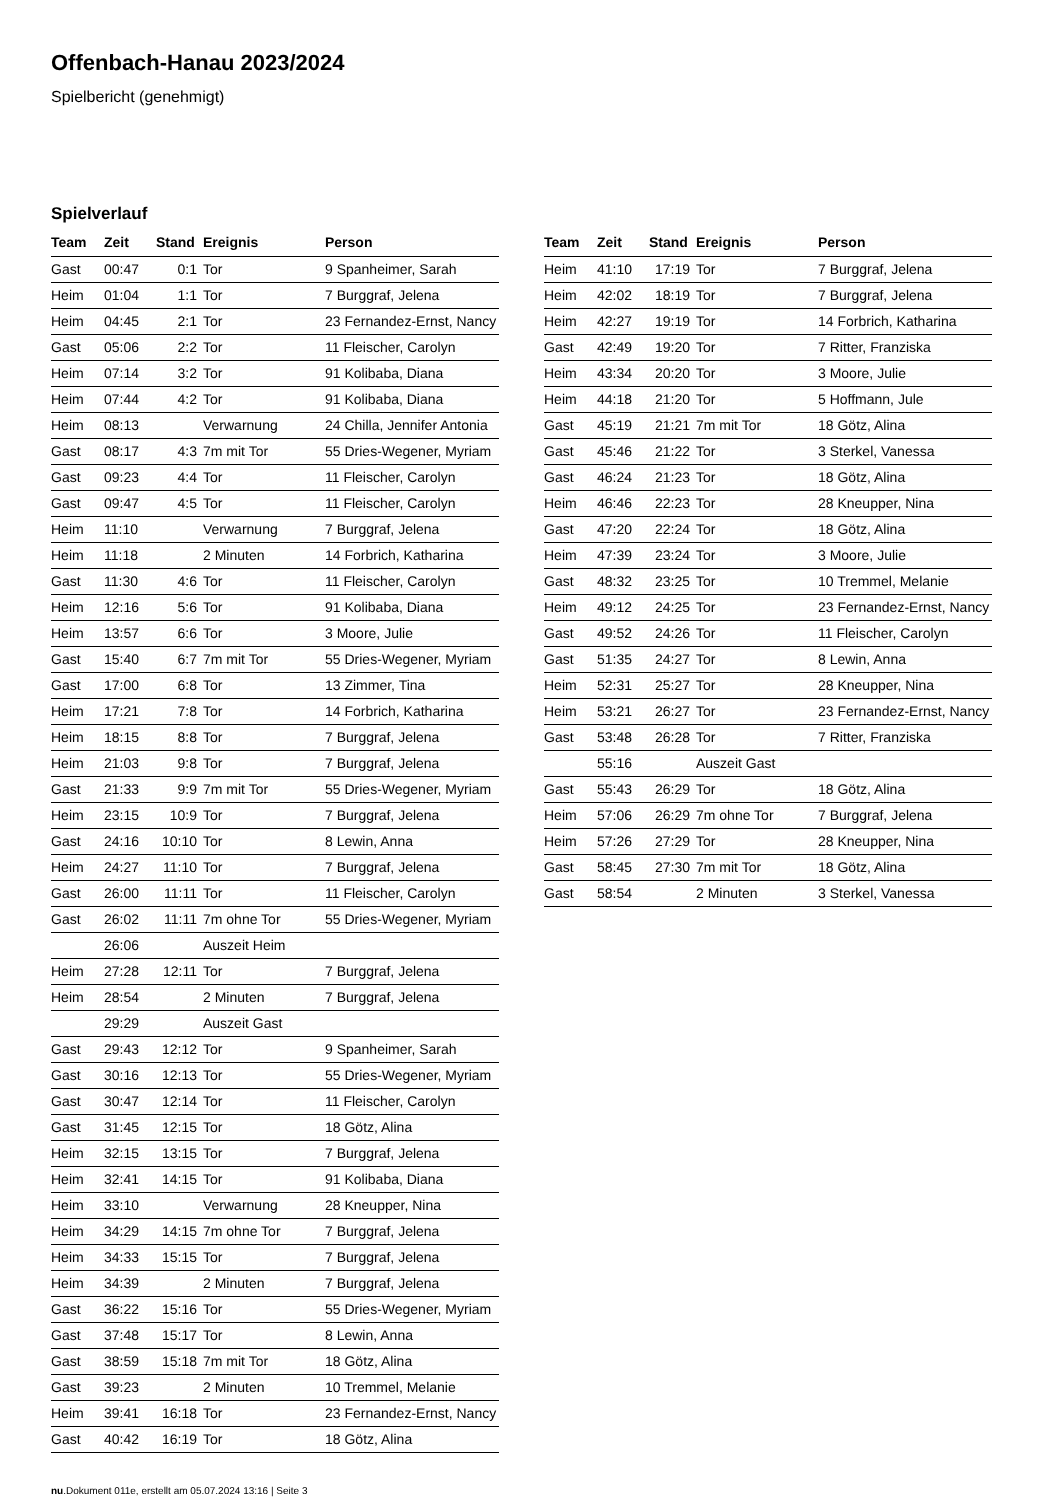Offenbach-Hanau 2023/2024
Spielbericht (genehmigt)
Spielverlauf
| Team | Zeit | Stand | Ereignis | Person |
| --- | --- | --- | --- | --- |
| Gast | 00:47 | 0:1 | Tor | 9 Spanheimer, Sarah |
| Heim | 01:04 | 1:1 | Tor | 7 Burggraf, Jelena |
| Heim | 04:45 | 2:1 | Tor | 23 Fernandez-Ernst, Nancy |
| Gast | 05:06 | 2:2 | Tor | 11 Fleischer, Carolyn |
| Heim | 07:14 | 3:2 | Tor | 91 Kolibaba, Diana |
| Heim | 07:44 | 4:2 | Tor | 91 Kolibaba, Diana |
| Heim | 08:13 | | Verwarnung | 24 Chilla, Jennifer Antonia |
| Gast | 08:17 | 4:3 | 7m mit Tor | 55 Dries-Wegener, Myriam |
| Gast | 09:23 | 4:4 | Tor | 11 Fleischer, Carolyn |
| Gast | 09:47 | 4:5 | Tor | 11 Fleischer, Carolyn |
| Heim | 11:10 | | Verwarnung | 7 Burggraf, Jelena |
| Heim | 11:18 | | 2 Minuten | 14 Forbrich, Katharina |
| Gast | 11:30 | 4:6 | Tor | 11 Fleischer, Carolyn |
| Heim | 12:16 | 5:6 | Tor | 91 Kolibaba, Diana |
| Heim | 13:57 | 6:6 | Tor | 3 Moore, Julie |
| Gast | 15:40 | 6:7 | 7m mit Tor | 55 Dries-Wegener, Myriam |
| Gast | 17:00 | 6:8 | Tor | 13 Zimmer, Tina |
| Heim | 17:21 | 7:8 | Tor | 14 Forbrich, Katharina |
| Heim | 18:15 | 8:8 | Tor | 7 Burggraf, Jelena |
| Heim | 21:03 | 9:8 | Tor | 7 Burggraf, Jelena |
| Gast | 21:33 | 9:9 | 7m mit Tor | 55 Dries-Wegener, Myriam |
| Heim | 23:15 | 10:9 | Tor | 7 Burggraf, Jelena |
| Gast | 24:16 | 10:10 | Tor | 8 Lewin, Anna |
| Heim | 24:27 | 11:10 | Tor | 7 Burggraf, Jelena |
| Gast | 26:00 | 11:11 | Tor | 11 Fleischer, Carolyn |
| Gast | 26:02 | 11:11 | 7m ohne Tor | 55 Dries-Wegener, Myriam |
| | 26:06 | | Auszeit Heim | |
| Heim | 27:28 | 12:11 | Tor | 7 Burggraf, Jelena |
| Heim | 28:54 | | 2 Minuten | 7 Burggraf, Jelena |
| | 29:29 | | Auszeit Gast | |
| Gast | 29:43 | 12:12 | Tor | 9 Spanheimer, Sarah |
| Gast | 30:16 | 12:13 | Tor | 55 Dries-Wegener, Myriam |
| Gast | 30:47 | 12:14 | Tor | 11 Fleischer, Carolyn |
| Gast | 31:45 | 12:15 | Tor | 18 Götz, Alina |
| Heim | 32:15 | 13:15 | Tor | 7 Burggraf, Jelena |
| Heim | 32:41 | 14:15 | Tor | 91 Kolibaba, Diana |
| Heim | 33:10 | | Verwarnung | 28 Kneupper, Nina |
| Heim | 34:29 | 14:15 | 7m ohne Tor | 7 Burggraf, Jelena |
| Heim | 34:33 | 15:15 | Tor | 7 Burggraf, Jelena |
| Heim | 34:39 | | 2 Minuten | 7 Burggraf, Jelena |
| Gast | 36:22 | 15:16 | Tor | 55 Dries-Wegener, Myriam |
| Gast | 37:48 | 15:17 | Tor | 8 Lewin, Anna |
| Gast | 38:59 | 15:18 | 7m mit Tor | 18 Götz, Alina |
| Gast | 39:23 | | 2 Minuten | 10 Tremmel, Melanie |
| Heim | 39:41 | 16:18 | Tor | 23 Fernandez-Ernst, Nancy |
| Gast | 40:42 | 16:19 | Tor | 18 Götz, Alina |
| Team | Zeit | Stand | Ereignis | Person |
| --- | --- | --- | --- | --- |
| Heim | 41:10 | 17:19 | Tor | 7 Burggraf, Jelena |
| Heim | 42:02 | 18:19 | Tor | 7 Burggraf, Jelena |
| Heim | 42:27 | 19:19 | Tor | 14 Forbrich, Katharina |
| Gast | 42:49 | 19:20 | Tor | 7 Ritter, Franziska |
| Heim | 43:34 | 20:20 | Tor | 3 Moore, Julie |
| Heim | 44:18 | 21:20 | Tor | 5 Hoffmann, Jule |
| Gast | 45:19 | 21:21 | 7m mit Tor | 18 Götz, Alina |
| Gast | 45:46 | 21:22 | Tor | 3 Sterkel, Vanessa |
| Gast | 46:24 | 21:23 | Tor | 18 Götz, Alina |
| Heim | 46:46 | 22:23 | Tor | 28 Kneupper, Nina |
| Gast | 47:20 | 22:24 | Tor | 18 Götz, Alina |
| Heim | 47:39 | 23:24 | Tor | 3 Moore, Julie |
| Gast | 48:32 | 23:25 | Tor | 10 Tremmel, Melanie |
| Heim | 49:12 | 24:25 | Tor | 23 Fernandez-Ernst, Nancy |
| Gast | 49:52 | 24:26 | Tor | 11 Fleischer, Carolyn |
| Gast | 51:35 | 24:27 | Tor | 8 Lewin, Anna |
| Heim | 52:31 | 25:27 | Tor | 28 Kneupper, Nina |
| Heim | 53:21 | 26:27 | Tor | 23 Fernandez-Ernst, Nancy |
| Gast | 53:48 | 26:28 | Tor | 7 Ritter, Franziska |
| | 55:16 | | Auszeit Gast | |
| Gast | 55:43 | 26:29 | Tor | 18 Götz, Alina |
| Heim | 57:06 | 26:29 | 7m ohne Tor | 7 Burggraf, Jelena |
| Heim | 57:26 | 27:29 | Tor | 28 Kneupper, Nina |
| Gast | 58:45 | 27:30 | 7m mit Tor | 18 Götz, Alina |
| Gast | 58:54 | | 2 Minuten | 3 Sterkel, Vanessa |
nu.Dokument 011e, erstellt am 05.07.2024 13:16 | Seite 3